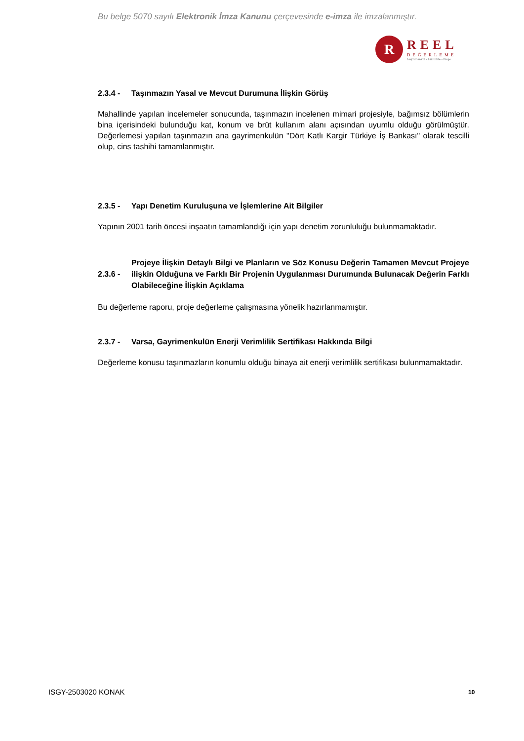Bu belge 5070 sayılı Elektronik İmza Kanunu çerçevesinde e-imza ile imzalanmıştır.
R
REEL
DEĞERLEME
Gayrimenkul - Fizibilite - Proje
2.3.4 - Taşınmazın Yasal ve Mevcut Durumuna İlişkin Görüş
Mahallinde yapılan incelemeler sonucunda, taşınmazın incelenen mimari projesiyle, bağımsız bölümlerin bina içerisindeki bulunduğu kat, konum ve brüt kullanım alanı açısından uyumlu olduğu görülmüştür. Değerlemesi yapılan taşınmazın ana gayrimenkulün "Dört Katlı Kargir Türkiye İş Bankası" olarak tescilli olup, cins tashihi tamamlanmıştır.
2.3.5 - Yapı Denetim Kuruluşuna ve İşlemlerine Ait Bilgiler
Yapının 2001 tarih öncesi inşaatın tamamlandığı için yapı denetim zorunluluğu bulunmamaktadır.
2.3.6 - Projeye İlişkin Detaylı Bilgi ve Planların ve Söz Konusu Değerin Tamamen Mevcut Projeye ilişkin Olduğuna ve Farklı Bir Projenin Uygulanması Durumunda Bulunacak Değerin Farklı Olabileceğine İlişkin Açıklama
Bu değerleme raporu, proje değerleme çalışmasına yönelik hazırlanmamıştır.
2.3.7 - Varsa, Gayrimenkulün Enerji Verimlilik Sertifikası Hakkında Bilgi
Değerleme konusu taşınmazların konumlu olduğu binaya ait enerji verimlilik sertifikası bulunmamaktadır.
ISGY-2503020 KONAK 10